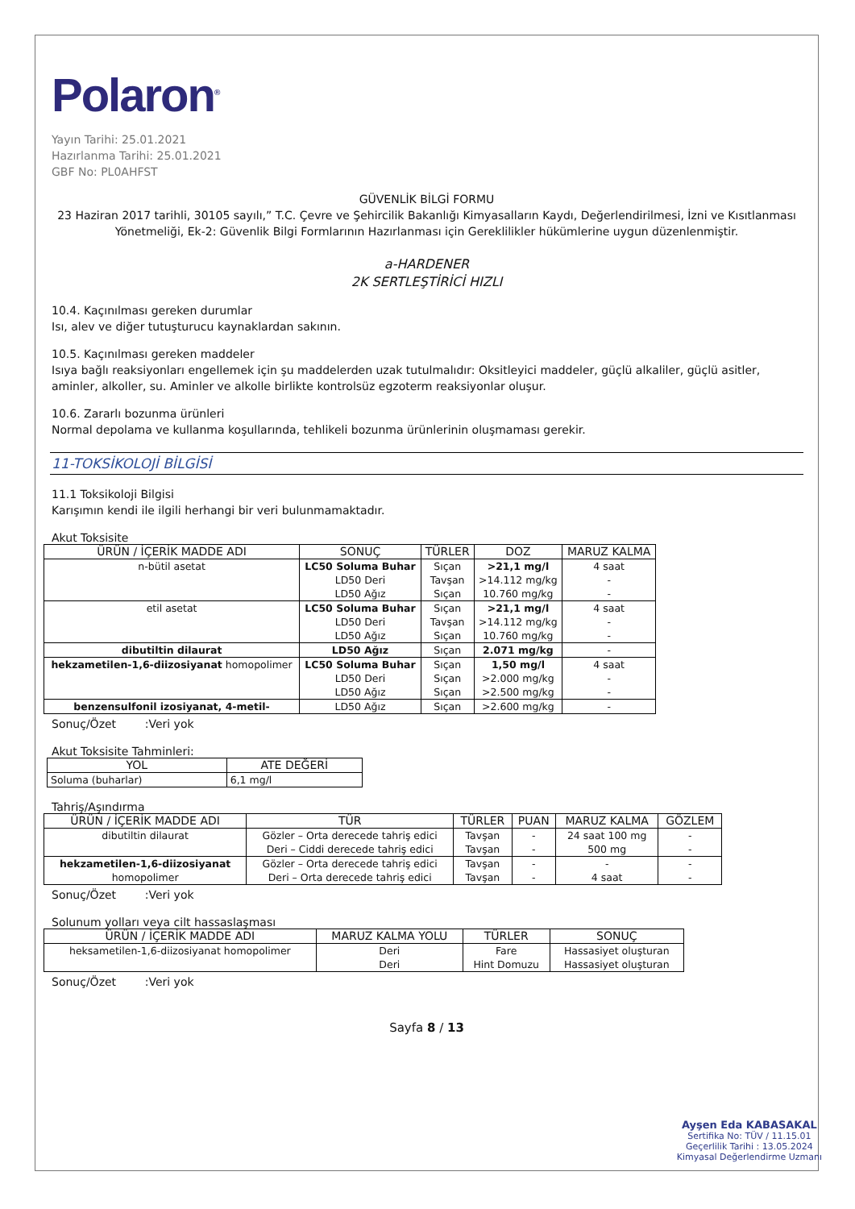Polaron<sup>®</sup>
Yayın Tarihi: 25.01.2021
Hazırlanma Tarihi: 25.01.2021
GBF No: PL0AHFST
GÜVENLİK BİLGİ FORMU
23 Haziran 2017 tarihli, 30105 sayılı,” T.C. Çevre ve Şehircilik Bakanlığı Kimyasalların Kaydı, Değerlendirilmesi, İzni ve Kısıtlanması Yönetmeliği, Ek-2: Güvenlik Bilgi Formlarının Hazırlanması için Gereklilikler hükümlerine uygun düzenlenmiştir.
a-HARDENER
2K SERTLEŞTİRİCİ HIZLI
10.4. Kaçınılması gereken durumlar
Isı, alev ve diğer tutuşturucu kaynaklardan sakının.
10.5. Kaçınılması gereken maddeler
Isıya bağlı reaksiyonları engellemek için şu maddelerden uzak tutulmalıdır: Oksitleyici maddeler, güçlü alkaliler, güçlü asitler, aminler, alkoller, su. Aminler ve alkolle birlikte kontrolsüz egzoterm reaksiyonlar oluşur.
10.6. Zararlı bozunma ürünleri
Normal depolama ve kullanma koşullarında, tehlikeli bozunma ürünlerinin oluşmaması gerekir.
11-TOKSİKOLOJİ BİLGİSİ
11.1 Toksikoloji Bilgisi
Karışımın kendi ile ilgili herhangi bir veri bulunmamaktadır.
Akut Toksisite
| ÜRÜN / İÇERİK MADDE ADI | SONUÇ | TÜRLER | DOZ | MARUZ KALMA |
| --- | --- | --- | --- | --- |
| n-bütil asetat | LC50 Soluma Buhar LD50 Deri LD50 Ağız | Sıçan Tavşan Sıçan | >21,1 mg/l >14.112 mg/kg 10.760 mg/kg | 4 saat - - |
| etil asetat | LC50 Soluma Buhar LD50 Deri LD50 Ağız | Sıçan Tavşan Sıçan | >21,1 mg/l >14.112 mg/kg 10.760 mg/kg | 4 saat - - |
| dibutiltin dilaurat | LD50 Ağız | Sıçan | 2.071 mg/kg | - |
| hekzametilen-1,6-diizosiyanat homopolimer | LC50 Soluma Buhar LD50 Deri LD50 Ağız | Sıçan Sıçan Sıçan | 1,50 mg/l >2.000 mg/kg >2.500 mg/kg | 4 saat - - |
| benzensulfonil izosiyanat, 4-metil- | LD50 Ağız | Sıçan | >2.600 mg/kg | - |
Sonuç/Özet :Veri yok
Akut Toksisite Tahminleri:
| YOL | ATE DEĞERİ |
| --- | --- |
| Soluma (buharlar) | 6,1 mg/l |
Tahriş/Aşındırma
| ÜRÜN / İÇERİK MADDE ADI | TÜR | TÜRLER | PUAN | MARUZ KALMA | GÖZLEM |
| --- | --- | --- | --- | --- | --- |
| dibutiltin dilaurat | Gözler – Orta derecede tahriş edici Deri – Ciddi derecede tahriş edici | Tavşan Tavşan | - - | 24 saat 100 mg 500 mg | - - |
| hekzametilen-1,6-diizosiyanat homopolimer | Gözler – Orta derecede tahriş edici Deri – Orta derecede tahriş edici | Tavşan Tavşan | - - | - 4 saat | - - |
Sonuç/Özet :Veri yok
Solunum yolları veya cilt hassaslaşması
| ÜRÜN / İÇERİK MADDE ADI | MARUZ KALMA YOLU | TÜRLER | SONUÇ |
| --- | --- | --- | --- |
| heksametilen-1,6-diizosiyanat homopolimer | Deri Deri | Fare Hint Domuzu | Hassasiyet oluşturan Hassasiyet oluşturan |
Sonuç/Özet :Veri yok
Sayfa 8 / 13
Ayşen Eda KABASAKAL
Sertifika No: TÜV / 11.15.01
Geçerlilik Tarihi : 13.05.2024
Kimyasal Değerlendirme Uzmanı